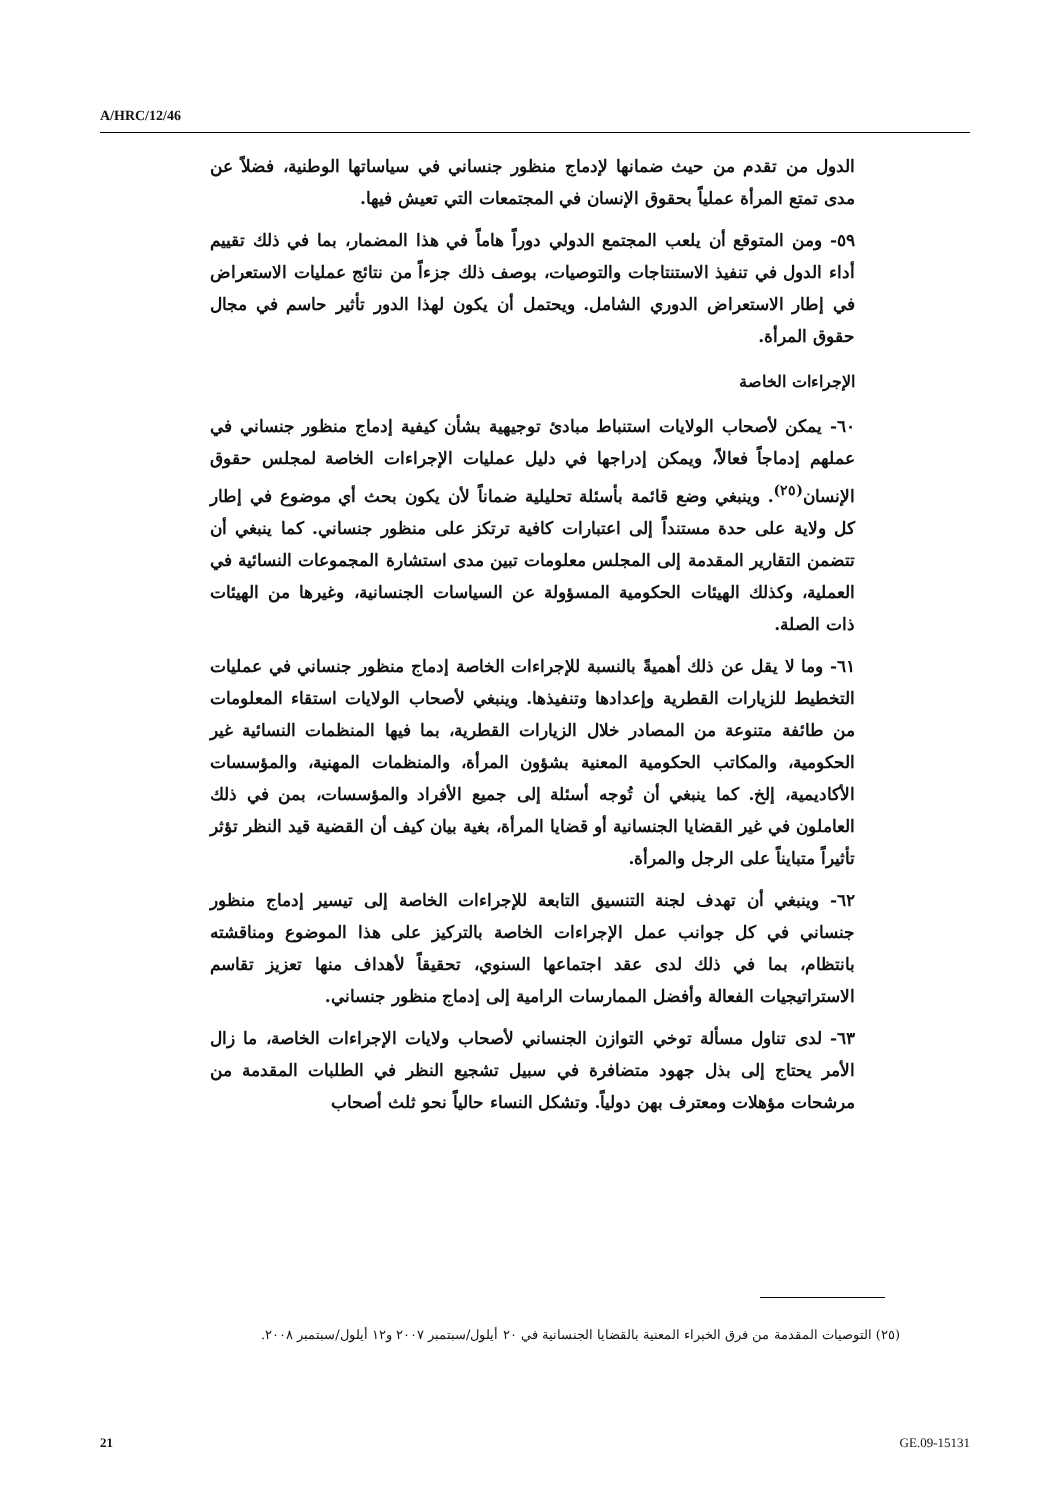A/HRC/12/46
الدول من تقدم من حيث ضمانها لإدماج منظور جنساني في سياساتها الوطنية، فضلاً عن مدى تمتع المرأة عملياً بحقوق الإنسان في المجتمعات التي تعيش فيها.
٥٩- ومن المتوقع أن يلعب المجتمع الدولي دوراً هاماً في هذا المضمار، بما في ذلك تقييم أداء الدول في تنفيذ الاستنتاجات والتوصيات، بوصف ذلك جزءاً من نتائج عمليات الاستعراض في إطار الاستعراض الدوري الشامل. ويحتمل أن يكون لهذا الدور تأثير حاسم في مجال حقوق المرأة.
الإجراءات الخاصة
٦٠- يمكن لأصحاب الولايات استنباط مبادئ توجيهية بشأن كيفية إدماج منظور جنساني في عملهم إدماجاً فعالاً، ويمكن إدراجها في دليل عمليات الإجراءات الخاصة لمجلس حقوق الإنسان<sup>(٢٥)</sup>. وينبغي وضع قائمة بأسئلة تحليلية ضماناً لأن يكون بحث أي موضوع في إطار كل ولاية على حدة مستنداً إلى اعتبارات كافية ترتكز على منظور جنساني. كما ينبغي أن تتضمن التقارير المقدمة إلى المجلس معلومات تبين مدى استشارة المجموعات النسائية في العملية، وكذلك الهيئات الحكومية المسؤولة عن السياسات الجنسانية، وغيرها من الهيئات ذات الصلة.
٦١- وما لا يقل عن ذلك أهميةً بالنسبة للإجراءات الخاصة إدماج منظور جنساني في عمليات التخطيط للزيارات القطرية وإعدادها وتنفيذها. وينبغي لأصحاب الولايات استقاء المعلومات من طائفة متنوعة من المصادر خلال الزيارات القطرية، بما فيها المنظمات النسائية غير الحكومية، والمكاتب الحكومية المعنية بشؤون المرأة، والمنظمات المهنية، والمؤسسات الأكاديمية، إلخ. كما ينبغي أن تُوجه أسئلة إلى جميع الأفراد والمؤسسات، بمن في ذلك العاملون في غير القضايا الجنسانية أو قضايا المرأة، بغية بيان كيف أن القضية قيد النظر تؤثر تأثيراً متبايناً على الرجل والمرأة.
٦٢- وينبغي أن تهدف لجنة التنسيق التابعة للإجراءات الخاصة إلى تيسير إدماج منظور جنساني في كل جوانب عمل الإجراءات الخاصة بالتركيز على هذا الموضوع ومناقشته بانتظام، بما في ذلك لدى عقد اجتماعها السنوي، تحقيقاً لأهداف منها تعزيز تقاسم الاستراتيجيات الفعالة وأفضل الممارسات الرامية إلى إدماج منظور جنساني.
٦٣- لدى تناول مسألة توخي التوازن الجنساني لأصحاب ولايات الإجراءات الخاصة، ما زال الأمر يحتاج إلى بذل جهود متضافرة في سبيل تشجيع النظر في الطلبات المقدمة من مرشحات مؤهلات ومعترف بهن دولياً. وتشكل النساء حالياً نحو ثلث أصحاب
(٢٥) التوصيات المقدمة من فرق الخبراء المعنية بالقضايا الجنسانية في ٢٠ أيلول/سبتمبر ٢٠٠٧ و١٢ أيلول/سبتمبر ٢٠٠٨.
21 GE.09-15131